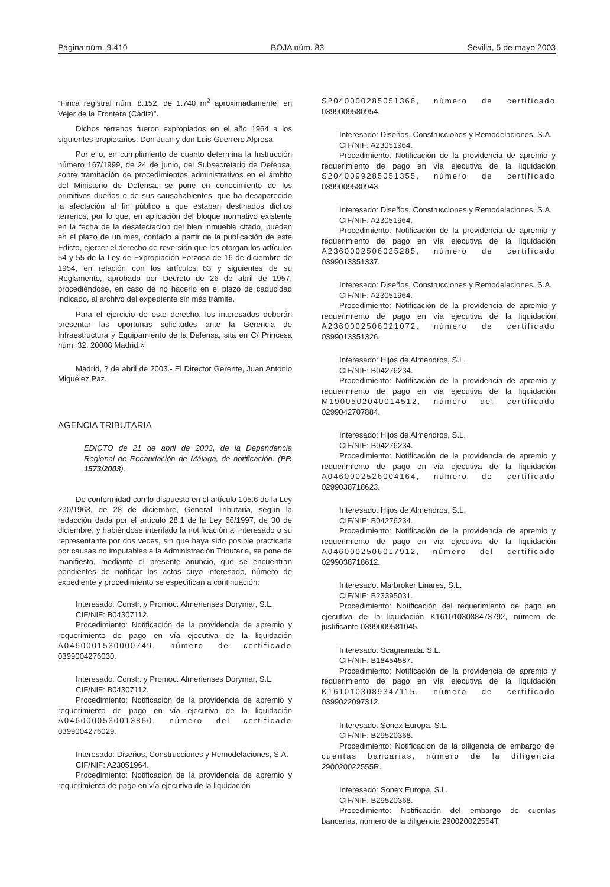Página núm. 9.410 BOJA núm. 83 Sevilla, 5 de mayo 2003
“Finca registral núm. 8.152, de 1.740 m<sup>2</sup> aproximadamente, en Vejer de la Frontera (Cádiz)”.
Dichos terrenos fueron expropiados en el año 1964 a los siguientes propietarios: Don Juan y don Luis Guerrero Alpresa.
Por ello, en cumplimiento de cuanto determina la Instrucción número 167/1999, de 24 de junio, del Subsecretario de Defensa, sobre tramitación de procedimientos administrativos en el ámbito del Ministerio de Defensa, se pone en conocimiento de los primitivos dueños o de sus causahabientes, que ha desaparecido la afectación al fin público a que estaban destinados dichos terrenos, por lo que, en aplicación del bloque normativo existente en la fecha de la desafectación del bien inmueble citado, pueden en el plazo de un mes, contado a partir de la publicación de este Edicto, ejercer el derecho de reversión que les otorgan los artículos 54 y 55 de la Ley de Expropiación Forzosa de 16 de diciembre de 1954, en relación con los artículos 63 y siguientes de su Reglamento, aprobado por Decreto de 26 de abril de 1957, procediéndose, en caso de no hacerlo en el plazo de caducidad indicado, al archivo del expediente sin más trámite.
Para el ejercicio de este derecho, los interesados deberán presentar las oportunas solicitudes ante la Gerencia de Infraestructura y Equipamiento de la Defensa, sita en C/ Princesa núm. 32, 20008 Madrid.»
Madrid, 2 de abril de 2003.- El Director Gerente, Juan Antonio Miguélez Paz.
AGENCIA TRIBUTARIA
EDICTO de 21 de abril de 2003, de la Dependencia Regional de Recaudación de Málaga, de notificación. (PP. 1573/2003).
De conformidad con lo dispuesto en el artículo 105.6 de la Ley 230/1963, de 28 de diciembre, General Tributaria, según la redacción dada por el artículo 28.1 de la Ley 66/1997, de 30 de diciembre, y habiéndose intentado la notificación al interesado o su representante por dos veces, sin que haya sido posible practicarla por causas no imputables a la Administración Tributaria, se pone de manifiesto, mediante el presente anuncio, que se encuentran pendientes de notificar los actos cuyo interesado, número de expediente y procedimiento se especifican a continuación:
Interesado: Constr. y Promoc. Almerienses Dorymar, S.L.
CIF/NIF: B04307112.
Procedimiento: Notificación de la providencia de apremio y requerimiento de pago en vía ejecutiva de la liquidación A0460001530000749, número de certificado 0399004276030.
Interesado: Constr. y Promoc. Almerienses Dorymar, S.L.
CIF/NIF: B04307112.
Procedimiento: Notificación de la providencia de apremio y requerimiento de pago en vía ejecutiva de la liquidación A0460000530013860, número del certificado 0399004276029.
Interesado: Diseños, Construcciones y Remodelaciones, S.A.
CIF/NIF: A23051964.
Procedimiento: Notificación de la providencia de apremio y requerimiento de pago en vía ejecutiva de la liquidación
S2040000285051366, número de certificado 0399009580954.
Interesado: Diseños, Construcciones y Remodelaciones, S.A.
CIF/NIF: A23051964.
Procedimiento: Notificación de la providencia de apremio y requerimiento de pago en vía ejecutiva de la liquidación S2040099285051355, número de certificado 0399009580943.
Interesado: Diseños, Construcciones y Remodelaciones, S.A.
CIF/NIF: A23051964.
Procedimiento: Notificación de la providencia de apremio y requerimiento de pago en vía ejecutiva de la liquidación A2360002506025285, número de certificado 0399013351337.
Interesado: Diseños, Construcciones y Remodelaciones, S.A.
CIF/NIF: A23051964.
Procedimiento: Notificación de la providencia de apremio y requerimiento de pago en vía ejecutiva de la liquidación A2360002506021072, número de certificado 0399013351326.
Interesado: Hijos de Almendros, S.L.
CIF/NIF: B04276234.
Procedimiento: Notificación de la providencia de apremio y requerimiento de pago en vía ejecutiva de la liquidación M1900502040014512, número del certificado 0299042707884.
Interesado: Hijos de Almendros, S.L.
CIF/NIF: B04276234.
Procedimiento: Notificación de la providencia de apremio y requerimiento de pago en vía ejecutiva de la liquidación A0460002526004164, número de certificado 0299038718623.
Interesado: Hijos de Almendros, S.L.
CIF/NIF: B04276234.
Procedimiento: Notificación de la providencia de apremio y requerimiento de pago en vía ejecutiva de la liquidación A0460002506017912, número del certificado 0299038718612.
Interesado: Marbroker Linares, S.L.
CIF/NIF: B23395031.
Procedimiento: Notificación del requerimiento de pago en ejecutiva de la liquidación K1610103088473792, número de justificante 0399009581045.
Interesado: Scagranada. S.L.
CIF/NIF: B18454587.
Procedimiento: Notificación de la providencia de apremio y requerimiento de pago en vía ejecutiva de la liquidación K1610103089347115, número de certificado 0399022097312.
Interesado: Sonex Europa, S.L.
CIF/NIF: B29520368.
Procedimiento: Notificación de la diligencia de embargo de cuentas bancarias, número de la diligencia 290020022555R.
Interesado: Sonex Europa, S.L.
CIF/NIF: B29520368.
Procedimiento: Notificación del embargo de cuentas bancarias, número de la diligencia 290020022554T.